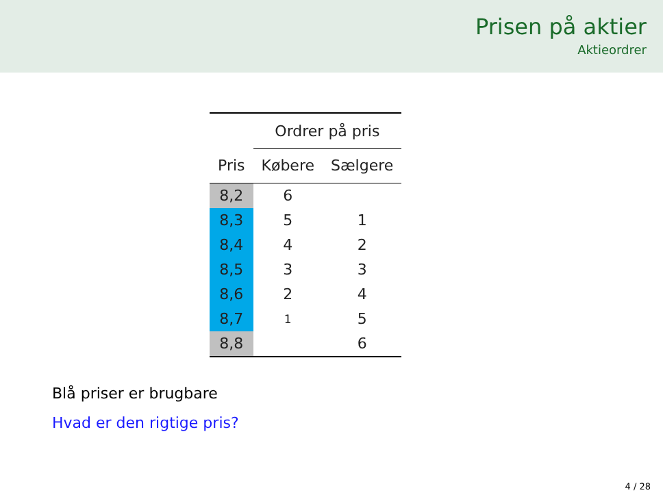Prisen på aktier
Aktieordrer
| | Ordrer på pris | |
| --- | --- | --- |
| Pris | Købere | Sælgere |
| 8,2 | 6 | |
| 8,3 | 5 | 1 |
| 8,4 | 4 | 2 |
| 8,5 | 3 | 3 |
| 8,6 | 2 | 4 |
| 8,7 | 1 | 5 |
| 8,8 | | 6 |
Blå priser er brugbare
Hvad er den rigtige pris?
4 / 28